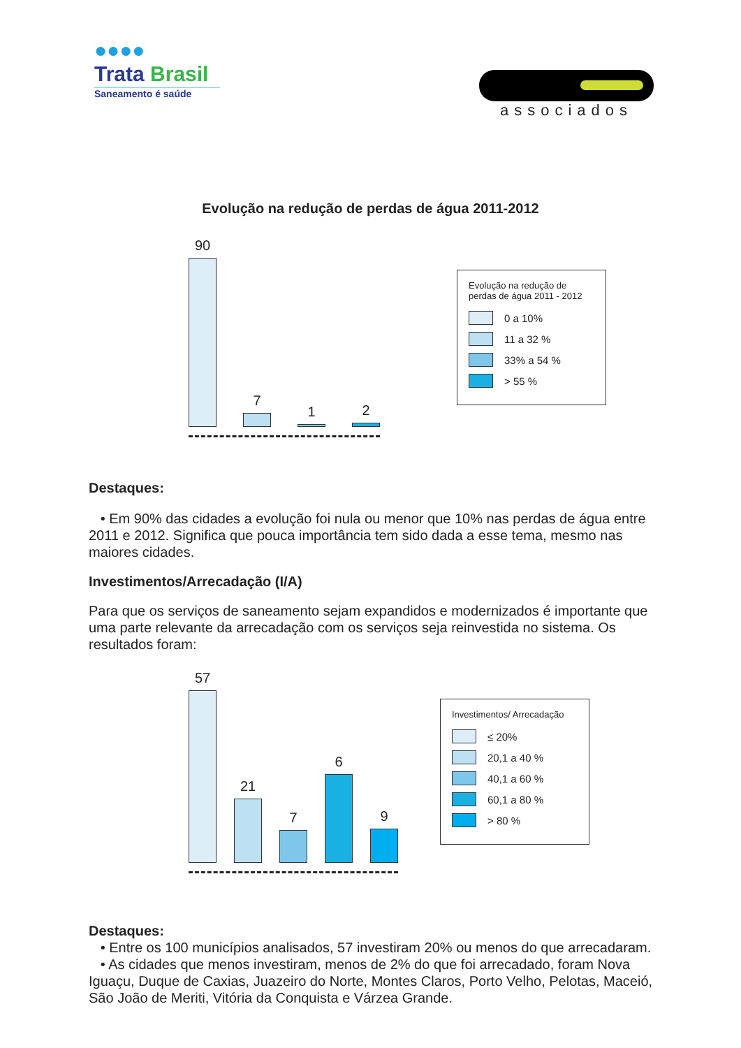●●●●
Trata Brasil
Saneamento é saúde
associados
Evolução na redução de perdas de água 2011-2012
90
7
1
2
Evolução na redução de perdas de água 2011 - 2012
0 a 10%
11 a 32 %
33% a 54 %
> 55 %
Destaques:
• Em 90% das cidades a evolução foi nula ou menor que 10% nas perdas de água entre 2011 e 2012. Significa que pouca importância tem sido dada a esse tema, mesmo nas maiores cidades.
Investimentos/Arrecadação (I/A)
Para que os serviços de saneamento sejam expandidos e modernizados é importante que uma parte relevante da arrecadação com os serviços seja reinvestida no sistema. Os resultados foram:
57
21
7
6
9
Investimentos/ Arrecadação
≤ 20%
20,1 a 40 %
40,1 a 60 %
60,1 a 80 %
> 80 %
Destaques:
• Entre os 100 municípios analisados, 57 investiram 20% ou menos do que arrecadaram.
• As cidades que menos investiram, menos de 2% do que foi arrecadado, foram Nova Iguaçu, Duque de Caxias, Juazeiro do Norte, Montes Claros, Porto Velho, Pelotas, Maceió, São João de Meriti, Vitória da Conquista e Várzea Grande.